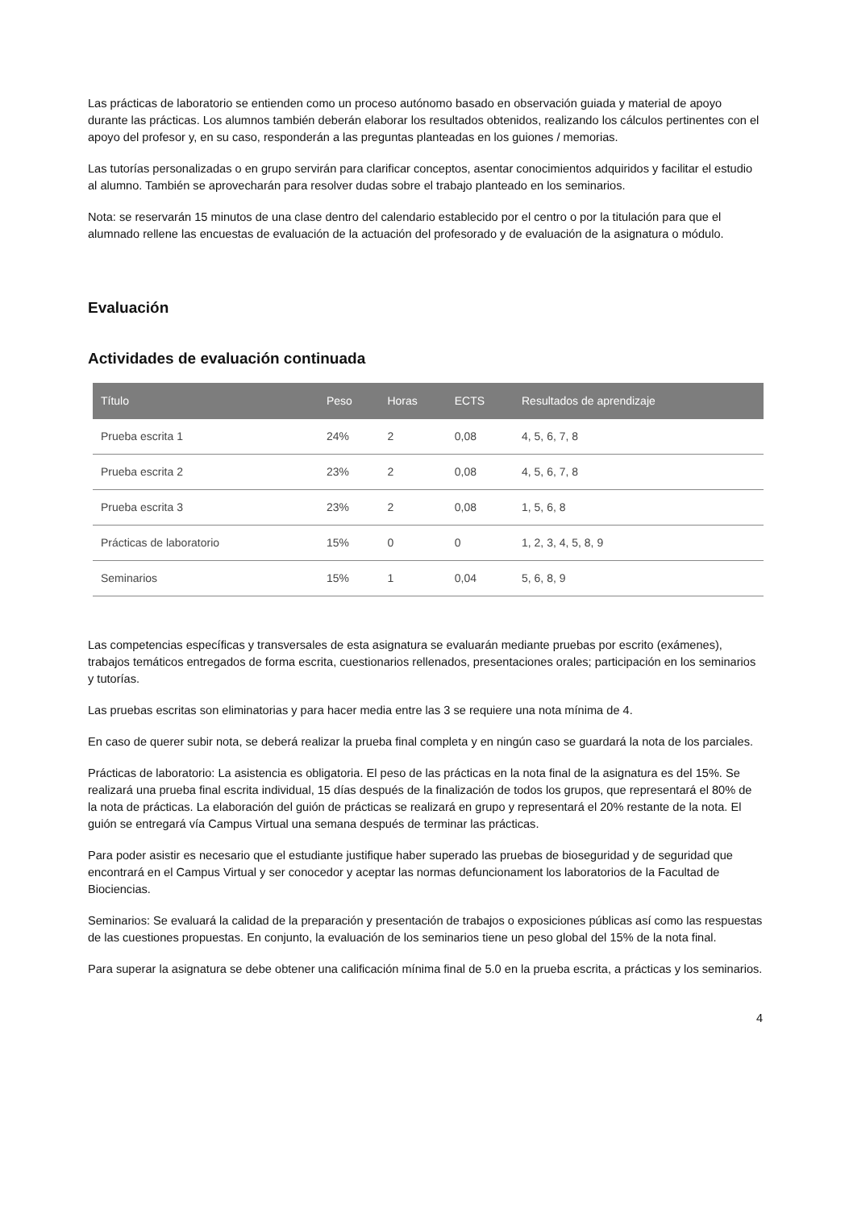Las prácticas de laboratorio se entienden como un proceso autónomo basado en observación guiada y material de apoyo durante las prácticas. Los alumnos también deberán elaborar los resultados obtenidos, realizando los cálculos pertinentes con el apoyo del profesor y, en su caso, responderán a las preguntas planteadas en los guiones / memorias.
Las tutorías personalizadas o en grupo servirán para clarificar conceptos, asentar conocimientos adquiridos y facilitar el estudio al alumno. También se aprovecharán para resolver dudas sobre el trabajo planteado en los seminarios.
Nota: se reservarán 15 minutos de una clase dentro del calendario establecido por el centro o por la titulación para que el alumnado rellene las encuestas de evaluación de la actuación del profesorado y de evaluación de la asignatura o módulo.
Evaluación
Actividades de evaluación continuada
| Título | Peso | Horas | ECTS | Resultados de aprendizaje |
| --- | --- | --- | --- | --- |
| Prueba escrita 1 | 24% | 2 | 0,08 | 4, 5, 6, 7, 8 |
| Prueba escrita 2 | 23% | 2 | 0,08 | 4, 5, 6, 7, 8 |
| Prueba escrita 3 | 23% | 2 | 0,08 | 1, 5, 6, 8 |
| Prácticas de laboratorio | 15% | 0 | 0 | 1, 2, 3, 4, 5, 8, 9 |
| Seminarios | 15% | 1 | 0,04 | 5, 6, 8, 9 |
Las competencias específicas y transversales de esta asignatura se evaluarán mediante pruebas por escrito (exámenes), trabajos temáticos entregados de forma escrita, cuestionarios rellenados, presentaciones orales; participación en los seminarios y tutorías.
Las pruebas escritas son eliminatorias y para hacer media entre las 3 se requiere una nota mínima de 4.
En caso de querer subir nota, se deberá realizar la prueba final completa y en ningún caso se guardará la nota de los parciales.
Prácticas de laboratorio: La asistencia es obligatoria. El peso de las prácticas en la nota final de la asignatura es del 15%. Se realizará una prueba final escrita individual, 15 días después de la finalización de todos los grupos, que representará el 80% de la nota de prácticas. La elaboración del guión de prácticas se realizará en grupo y representará el 20% restante de la nota. El guión se entregará vía Campus Virtual una semana después de terminar las prácticas.
Para poder asistir es necesario que el estudiante justifique haber superado las pruebas de bioseguridad y de seguridad que encontrará en el Campus Virtual y ser conocedor y aceptar las normas defuncionament los laboratorios de la Facultad de Biociencias.
Seminarios: Se evaluará la calidad de la preparación y presentación de trabajos o exposiciones públicas así como las respuestas de las cuestiones propuestas. En conjunto, la evaluación de los seminarios tiene un peso global del 15% de la nota final.
Para superar la asignatura se debe obtener una calificación mínima final de 5.0 en la prueba escrita, a prácticas y los seminarios.
4